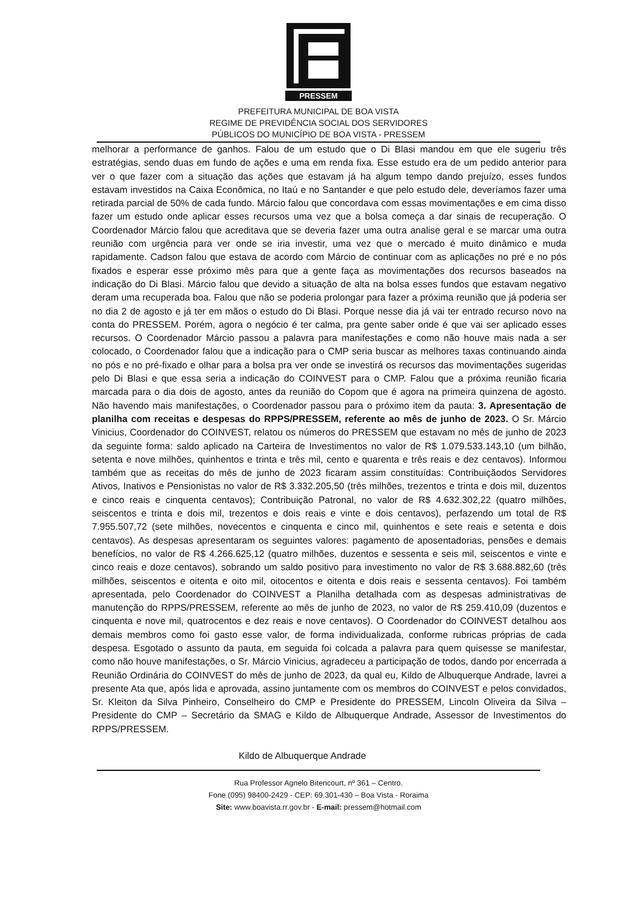PRESSEM
PREFEITURA MUNICIPAL DE BOA VISTA
REGIME DE PREVIDÊNCIA SOCIAL DOS SERVIDORES
PÚBLICOS DO MUNICÍPIO DE BOA VISTA - PRESSEM
melhorar a performance de ganhos. Falou de um estudo que o Di Blasi mandou em que ele sugeriu três estratégias, sendo duas em fundo de ações e uma em renda fixa. Esse estudo era de um pedido anterior para ver o que fazer com a situação das ações que estavam já ha algum tempo dando prejuízo, esses fundos estavam investidos na Caixa Econômica, no Itaú e no Santander e que pelo estudo dele, deveríamos fazer uma retirada parcial de 50% de cada fundo. Márcio falou que concordava com essas movimentações e em cima disso fazer um estudo onde aplicar esses recursos uma vez que a bolsa começa a dar sinais de recuperação. O Coordenador Márcio falou que acreditava que se deveria fazer uma outra analise geral e se marcar uma outra reunião com urgência para ver onde se iria investir, uma vez que o mercado é muito dinâmico e muda rapidamente. Cadson falou que estava de acordo com Márcio de continuar com as aplicações no pré e no pós fixados e esperar esse próximo mês para que a gente faça as movimentações dos recursos baseados na indicação do Di Blasi. Márcio falou que devido a situação de alta na bolsa esses fundos que estavam negativo deram uma recuperada boa. Falou que não se poderia prolongar para fazer a próxima reunião que já poderia ser no dia 2 de agosto e já ter em mãos o estudo do Di Blasi. Porque nesse dia já vai ter entrado recurso novo na conta do PRESSEM. Porém, agora o negócio é ter calma, pra gente saber onde é que vai ser aplicado esses recursos. O Coordenador Márcio passou a palavra para manifestações e como não houve mais nada a ser colocado, o Coordenador falou que a indicação para o CMP seria buscar as melhores taxas continuando ainda no pós e no pré-fixado e olhar para a bolsa pra ver onde se investirá os recursos das movimentações sugeridas pelo Di Blasi e que essa seria a indicação do COINVEST para o CMP. Falou que a próxima reunião ficaria marcada para o dia dois de agosto, antes da reunião do Copom que é agora na primeira quinzena de agosto. Não havendo mais manifestações, o Coordenador passou para o próximo item da pauta: 3. Apresentação de planilha com receitas e despesas do RPPS/PRESSEM, referente ao mês de junho de 2023. O Sr. Márcio Vinicius, Coordenador do COINVEST, relatou os números do PRESSEM que estavam no mês de junho de 2023 da seguinte forma: saldo aplicado na Carteira de Investimentos no valor de R$ 1.079.533.143,10 (um bilhão, setenta e nove milhões, quinhentos e trinta e três mil, cento e quarenta e três reais e dez centavos). Informou também que as receitas do mês de junho de 2023 ficaram assim constituídas: Contribuiçãodos Servidores Ativos, Inativos e Pensionistas no valor de R$ 3.332.205,50 (três milhões, trezentos e trinta e dois mil, duzentos e cinco reais e cinquenta centavos); Contribuição Patronal, no valor de R$ 4.632.302,22 (quatro milhões, seiscentos e trinta e dois mil, trezentos e dois reais e vinte e dois centavos), perfazendo um total de R$ 7.955.507,72 (sete milhões, novecentos e cinquenta e cinco mil, quinhentos e sete reais e setenta e dois centavos). As despesas apresentaram os seguintes valores: pagamento de aposentadorias, pensões e demais benefícios, no valor de R$ 4.266.625,12 (quatro milhões, duzentos e sessenta e seis mil, seiscentos e vinte e cinco reais e doze centavos), sobrando um saldo positivo para investimento no valor de R$ 3.688.882,60 (três milhões, seiscentos e oitenta e oito mil, oitocentos e oitenta e dois reais e sessenta centavos). Foi também apresentada, pelo Coordenador do COINVEST a Planilha detalhada com as despesas administrativas de manutenção do RPPS/PRESSEM, referente ao mês de junho de 2023, no valor de R$ 259.410,09 (duzentos e cinquenta e nove mil, quatrocentos e dez reais e nove centavos). O Coordenador do COINVEST detalhou aos demais membros como foi gasto esse valor, de forma individualizada, conforme rubricas próprias de cada despesa. Esgotado o assunto da pauta, em seguida foi colcada a palavra para quem quisesse se manifestar, como não houve manifestações, o Sr. Márcio Vinicius, agradeceu a participação de todos, dando por encerrada a Reunião Ordinária do COINVEST do mês de junho de 2023, da qual eu, Kildo de Albuquerque Andrade, lavrei a presente Ata que, após lida e aprovada, assino juntamente com os membros do COINVEST e pelos convidados, Sr. Kleiton da Silva Pinheiro, Conselheiro do CMP e Presidente do PRESSEM, Lincoln Oliveira da Silva – Presidente do CMP – Secretário da SMAG e Kildo de Albuquerque Andrade, Assessor de Investimentos do RPPS/PRESSEM.
Kildo de Albuquerque Andrade
Rua Professor Agnelo Bitencourt, nº 361 – Centro.
Fone (095) 98400-2429 - CEP: 69.301-430 – Boa Vista - Roraima
Site: www.boavista.rr.gov.br - E-mail: pressem@hotmail.com